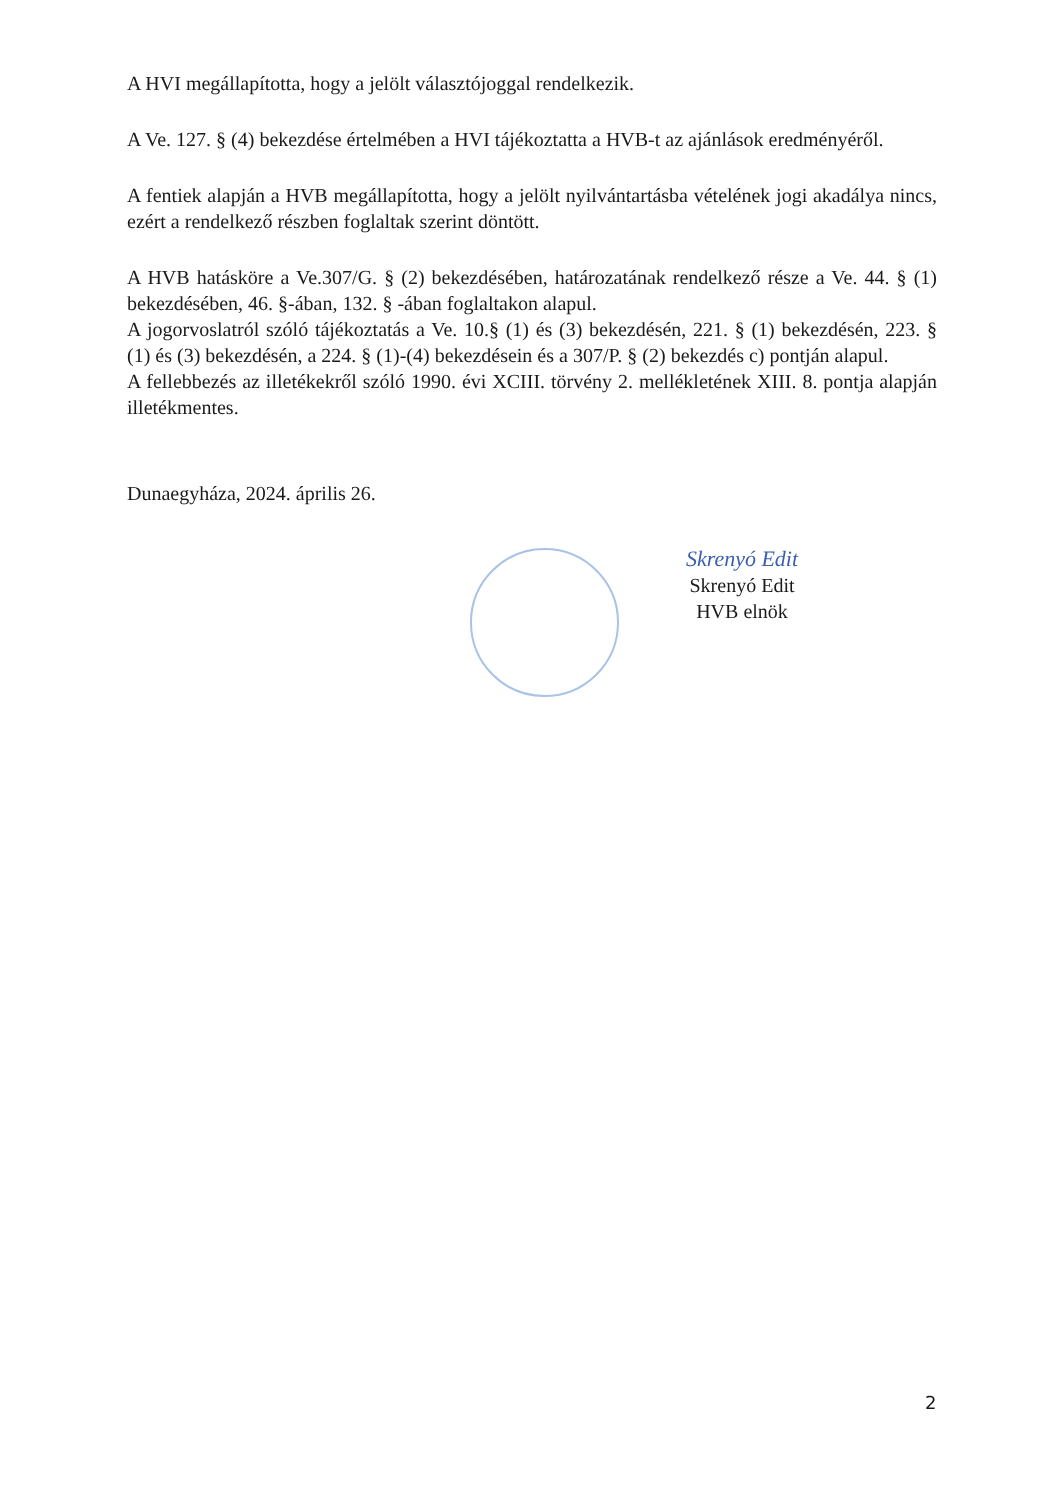A HVI megállapította, hogy a jelölt választójoggal rendelkezik.
A Ve. 127. § (4) bekezdése értelmében a HVI tájékoztatta a HVB-t az ajánlások eredményéről.
A fentiek alapján a HVB megállapította, hogy a jelölt nyilvántartásba vételének jogi akadálya nincs, ezért a rendelkező részben foglaltak szerint döntött.
A HVB hatásköre a Ve.307/G. § (2) bekezdésében, határozatának rendelkező része a Ve. 44. § (1) bekezdésében, 46. §-ában, 132. § -ában foglaltakon alapul.
A jogorvoslatról szóló tájékoztatás a Ve. 10.§ (1) és (3) bekezdésén, 221. § (1) bekezdésén, 223. § (1) és (3) bekezdésén, a 224. § (1)-(4) bekezdésein és a 307/P. § (2) bekezdés c) pontján alapul.
A fellebbezés az illetékekről szóló 1990. évi XCIII. törvény 2. mellékletének XIII. 8. pontja alapján illetékmentes.
Dunaegyháza, 2024. április 26.
Skrenyó Edit
Skrenyó Edit
HVB elnök
2